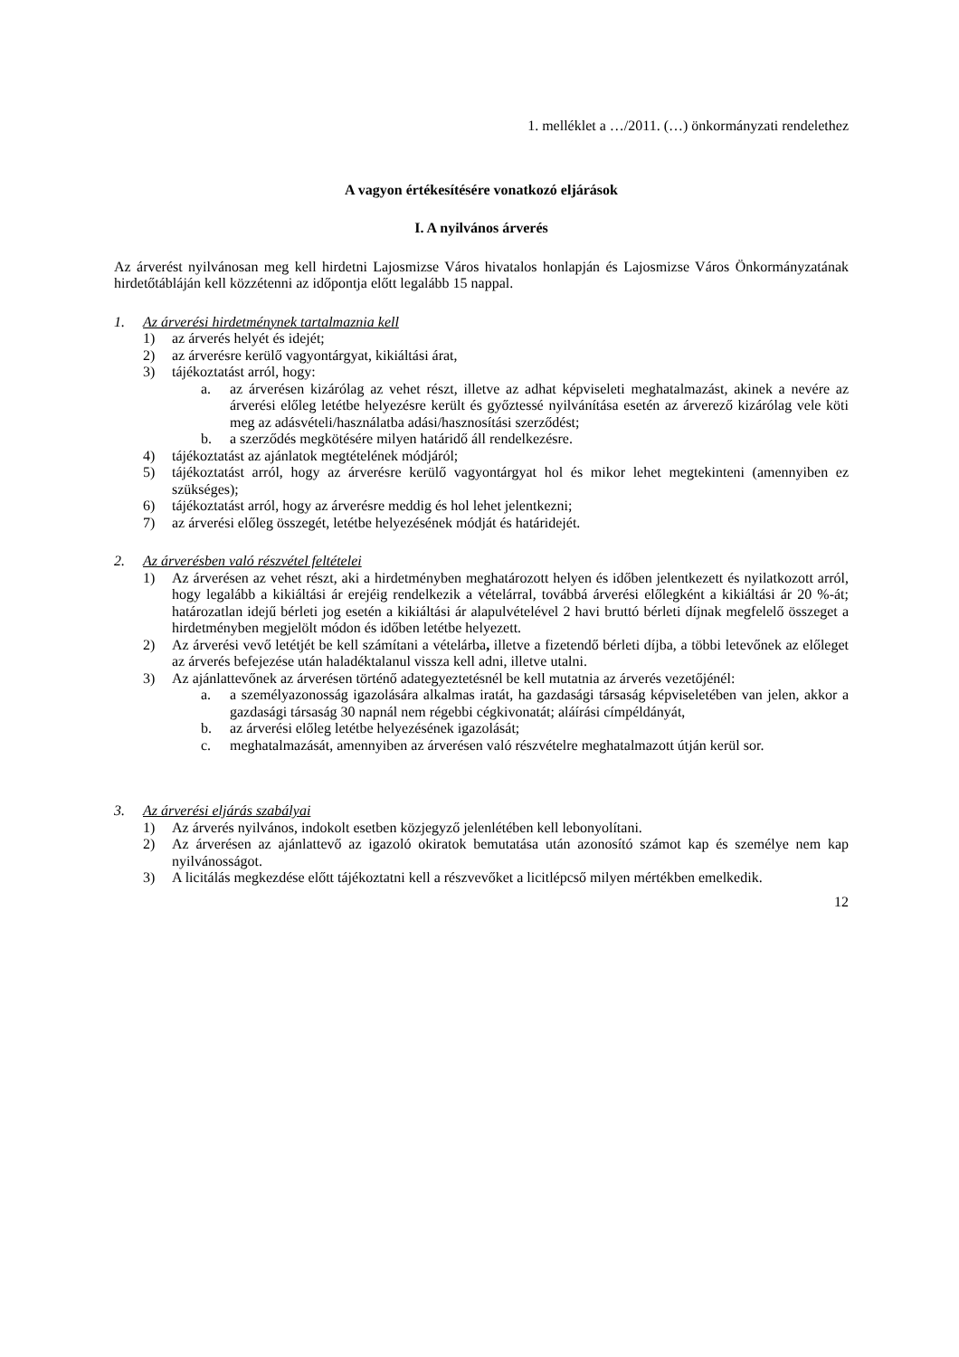1. melléklet a …/2011. (…) önkormányzati rendelethez
A vagyon értékesítésére vonatkozó eljárások
I. A nyilvános árverés
Az árverést nyilvánosan meg kell hirdetni Lajosmizse Város hivatalos honlapján és Lajosmizse Város Önkormányzatának hirdetőtábláján kell közzétenni az időpontja előtt legalább 15 nappal.
1. Az árverési hirdetménynek tartalmaznia kell
1) az árverés helyét és idejét;
2) az árverésre kerülő vagyontárgyat, kikiáltási árat,
3) tájékoztatást arról, hogy:
a. az árverésen kizárólag az vehet részt, illetve az adhat képviseleti meghatalmazást, akinek a nevére az árverési előleg letétbe helyezésre került és győztessé nyilvánítása esetén az árverező kizárólag vele köti meg az adásvételi/használatba adási/hasznosítási szerződést;
b. a szerződés megkötésére milyen határidő áll rendelkezésre.
4) tájékoztatást az ajánlatok megtételének módjáról;
5) tájékoztatást arról, hogy az árverésre kerülő vagyontárgyat hol és mikor lehet megtekinteni (amennyiben ez szükséges);
6) tájékoztatást arról, hogy az árverésre meddig és hol lehet jelentkezni;
7) az árverési előleg összegét, letétbe helyezésének módját és határidejét.
2. Az árverésben való részvétel feltételei
1) Az árverésen az vehet részt, aki a hirdetményben meghatározott helyen és időben jelentkezett és nyilatkozott arról, hogy legalább a kikiáltási ár erejéig rendelkezik a vételárral, továbbá árverési előlegként a kikiáltási ár 20 %-át; határozatlan idejű bérleti jog esetén a kikiáltási ár alapulvételével 2 havi bruttó bérleti díjnak megfelelő összeget a hirdetményben megjelölt módon és időben letétbe helyezett.
2) Az árverési vevő letétjét be kell számítani a vételárba, illetve a fizetendő bérleti díjba, a többi letevőnek az előleget az árverés befejezése után haladéktalanul vissza kell adni, illetve utalni.
3) Az ajánlattevőnek az árverésen történő adategyeztetésnél be kell mutatnia az árverés vezetőjénél:
a. a személyazonosság igazolására alkalmas iratát, ha gazdasági társaság képviseletében van jelen, akkor a gazdasági társaság 30 napnál nem régebbi cégkivonatát; aláírási címpéldányát,
b. az árverési előleg letétbe helyezésének igazolását;
c. meghatalmazását, amennyiben az árverésen való részvételre meghatalmazott útján kerül sor.
3. Az árverési eljárás szabályai
1) Az árverés nyilvános, indokolt esetben közjegyző jelenlétében kell lebonyolítani.
2) Az árverésen az ajánlattevő az igazoló okiratok bemutatása után azonosító számot kap és személye nem kap nyilvánosságot.
3) A licitálás megkezdése előtt tájékoztatni kell a részvevőket a licitlépcső milyen mértékben emelkedik.
12